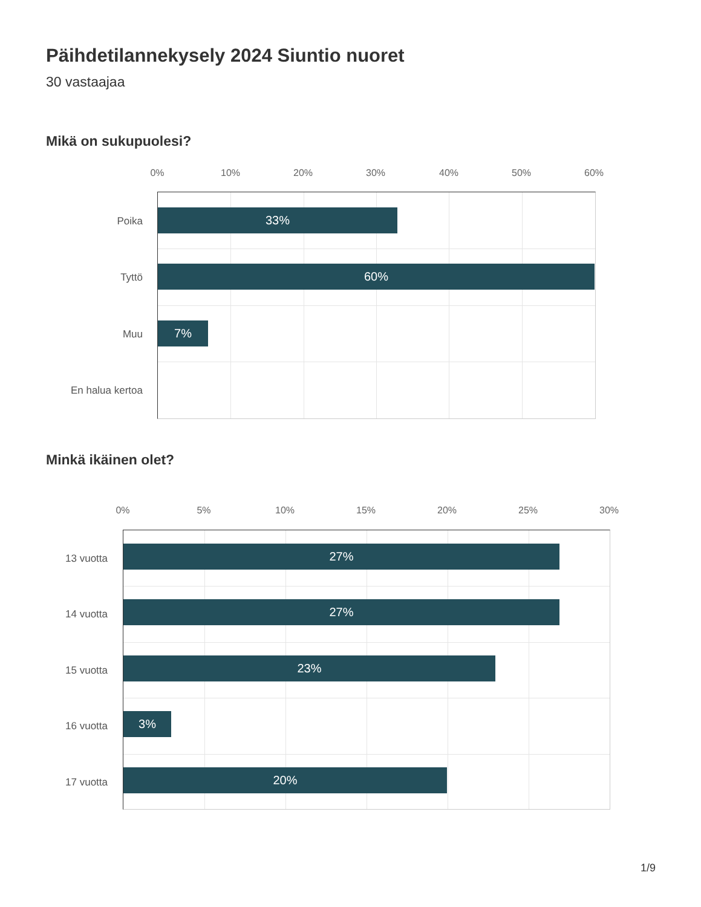Päihdetilannekysely 2024 Siuntio nuoret
30 vastaajaa
Mikä on sukupuolesi?
0% 10% 20% 30% 40% 50% 60%
Poika
Tyttö
Muu
En halua kertoa
33%
60%
7%
Minkä ikäinen olet?
0% 5% 10% 15% 20% 25% 30%
13 vuotta
14 vuotta
15 vuotta
16 vuotta
17 vuotta
27%
27%
23%
3%
20%
1/9